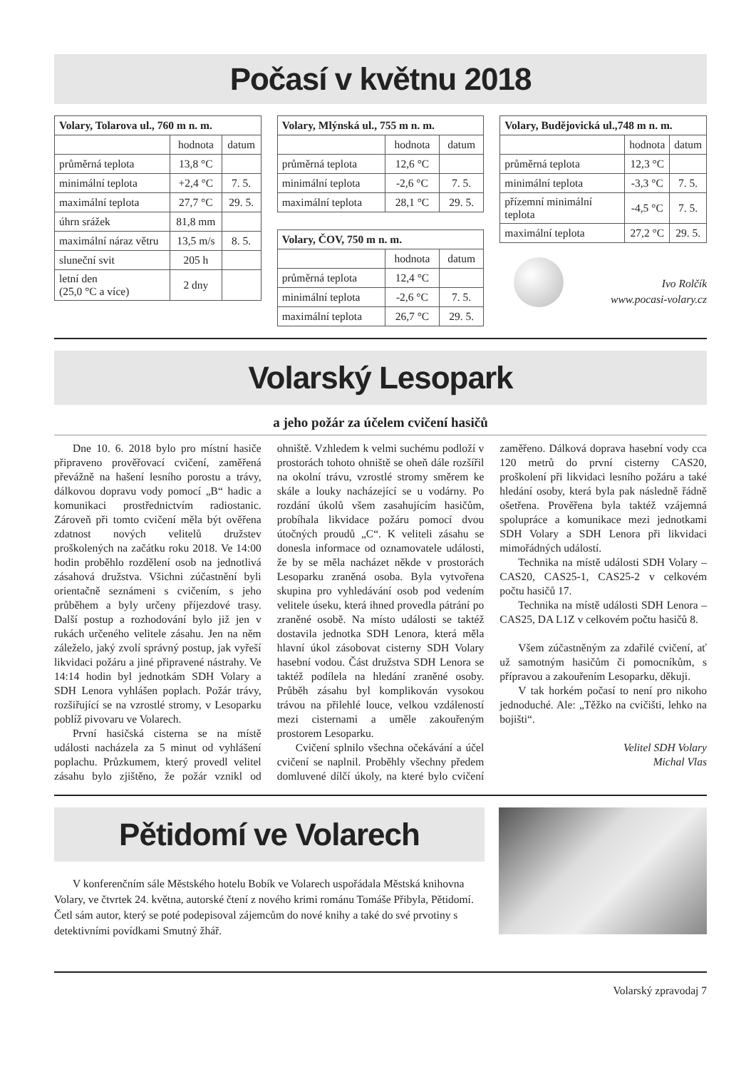Počasí v květnu 2018
| Volary, Tolarova ul., 760 m n. m. | | |
| --- | --- | --- |
| | hodnota | datum |
| průměrná teplota | 13,8 °C | |
| minimální teplota | +2,4 °C | 7. 5. |
| maximální teplota | 27,7 °C | 29. 5. |
| úhrn srážek | 81,8 mm | |
| maximální náraz větru | 13,5 m/s | 8. 5. |
| sluneční svit | 205 h | |
| letní den (25,0 °C a více) | 2 dny | |
| Volary, Mlýnská ul., 755 m n. m. | | |
| --- | --- | --- |
| | hodnota | datum |
| průměrná teplota | 12,6 °C | |
| minimální teplota | -2,6 °C | 7. 5. |
| maximální teplota | 28,1 °C | 29. 5. |
| Volary, ČOV, 750 m n. m. | | |
| --- | --- | --- |
| | hodnota | datum |
| průměrná teplota | 12,4 °C | |
| minimální teplota | -2,6 °C | 7. 5. |
| maximální teplota | 26,7 °C | 29. 5. |
| Volary, Budějovická ul.,748 m n. m. | | |
| --- | --- | --- |
| | hodnota | datum |
| průměrná teplota | 12,3 °C | |
| minimální teplota | -3,3 °C | 7. 5. |
| přízemní minimální teplota | -4,5 °C | 7. 5. |
| maximální teplota | 27,2 °C | 29. 5. |
Ivo Rolčík
www.pocasi-volary.cz
Volarský Lesopark
a jeho požár za účelem cvičení hasičů
Dne 10. 6. 2018 bylo pro místní hasiče připraveno prověřovací cvičení, zaměřená převážně na hašení lesního porostu a trávy, dálkovou dopravu vody pomocí „B“ hadic a komunikaci prostřednictvím radiostanic. Zároveň při tomto cvičení měla být ověřena zdatnost nových velitelů družstev proškolených na začátku roku 2018. Ve 14:00 hodin proběhlo rozdělení osob na jednotlivá zásahová družstva. Všichni zúčastnění byli orientačně seznámeni s cvičením, s jeho průběhem a byly určeny příjezdové trasy. Další postup a rozhodování bylo již jen v rukách určeného velitele zásahu. Jen na něm záleželo, jaký zvolí správný postup, jak vyřeší likvidaci požáru a jiné připravené nástrahy. Ve 14:14 hodin byl jednotkám SDH Volary a SDH Lenora vyhlášen poplach. Požár trávy, rozšiřující se na vzrostlé stromy, v Lesoparku poblíž pivovaru ve Volarech.
První hasičská cisterna se na místě události nacházela za 5 minut od vyhlášení poplachu. Průzkumem, který provedl velitel zásahu bylo zjištěno, že požár vznikl od ohniště. Vzhledem k velmi suchému podloží v prostorách tohoto ohniště se oheň dále rozšířil na okolní trávu, vzrostlé stromy směrem ke skále a louky nacházející se u vodárny. Po rozdání úkolů všem zasahujícím hasičům, probíhala likvidace požáru pomocí dvou útočných proudů „C“. K veliteli zásahu se donesla informace od oznamovatele události, že by se měla nacházet někde v prostorách Lesoparku zraněná osoba. Byla vytvořena skupina pro vyhledávání osob pod vedením velitele úseku, která ihned provedla pátrání po zraněné osobě. Na místo události se taktéž dostavila jednotka SDH Lenora, která měla hlavní úkol zásobovat cisterny SDH Volary hasební vodou. Část družstva SDH Lenora se taktéž podílela na hledání zraněné osoby. Průběh zásahu byl komplikován vysokou trávou na přilehlé louce, velkou vzdáleností mezi cisternami a uměle zakouřeným prostorem Lesoparku.
Cvičení splnilo všechna očekávání a účel cvičení se naplnil. Proběhly všechny předem domluvené dílčí úkoly, na které bylo cvičení zaměřeno. Dálková doprava hasební vody cca 120 metrů do první cisterny CAS20, proškolení při likvidaci lesního požáru a také hledání osoby, která byla pak následně řádně ošetřena. Prověřena byla taktéž vzájemná spolupráce a komunikace mezi jednotkami SDH Volary a SDH Lenora při likvidaci mimořádných událostí.
Technika na místě události SDH Volary – CAS20, CAS25-1, CAS25-2 v celkovém počtu hasičů 17.
Technika na místě události SDH Lenora – CAS25, DA L1Z v celkovém počtu hasičů 8.
Všem zúčastněným za zdařilé cvičení, ať už samotným hasičům či pomocníkům, s přípravou a zakouřením Lesoparku, děkuji.
V tak horkém počasí to není pro nikoho jednoduché. Ale: „Těžko na cvičišti, lehko na bojišti“.
Velitel SDH Volary
Michal Vlas
Pětidomí ve Volarech
V konferenčním sále Městského hotelu Bobík ve Volarech uspořádala Městská knihovna Volary, ve čtvrtek 24. května, autorské čtení z nového krimi románu Tomáše Přibyla, Pětidomí. Četl sám autor, který se poté podepisoval zájemcům do nové knihy a také do své prvotiny s detektivními povídkami Smutný žhář.
Volarský zpravodaj 7